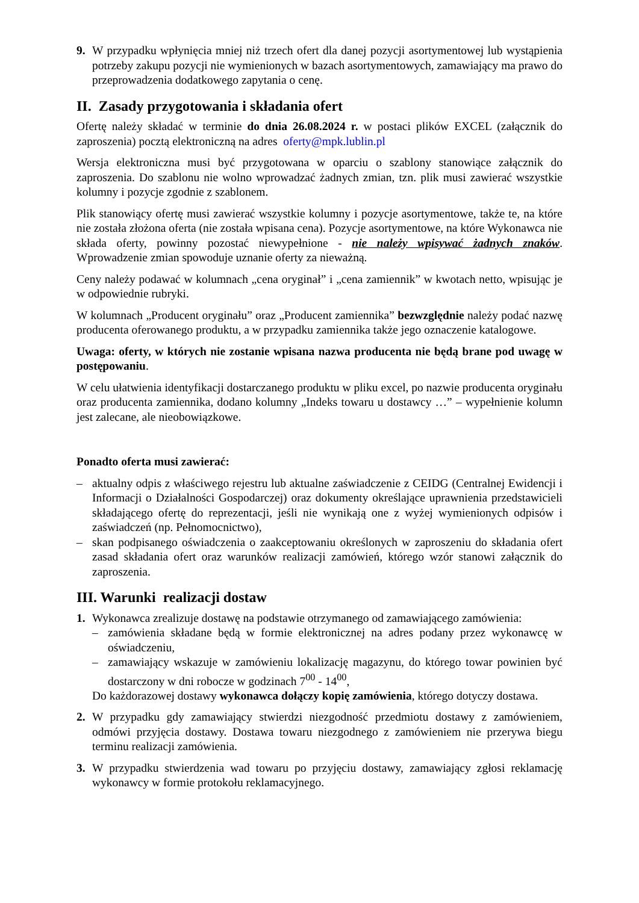9. W przypadku wpłynięcia mniej niż trzech ofert dla danej pozycji asortymentowej lub wystąpienia potrzeby zakupu pozycji nie wymienionych w bazach asortymentowych, zamawiający ma prawo do przeprowadzenia dodatkowego zapytania o cenę.
II. Zasady przygotowania i składania ofert
Ofertę należy składać w terminie do dnia 26.08.2024 r. w postaci plików EXCEL (załącznik do zaproszenia) pocztą elektroniczną na adres oferty@mpk.lublin.pl
Wersja elektroniczna musi być przygotowana w oparciu o szablony stanowiące załącznik do zaproszenia. Do szablonu nie wolno wprowadzać żadnych zmian, tzn. plik musi zawierać wszystkie kolumny i pozycje zgodnie z szablonem.
Plik stanowiący ofertę musi zawierać wszystkie kolumny i pozycje asortymentowe, także te, na które nie została złożona oferta (nie została wpisana cena). Pozycje asortymentowe, na które Wykonawca nie składa oferty, powinny pozostać niewypełnione - nie należy wpisywać żadnych znaków. Wprowadzenie zmian spowoduje uznanie oferty za nieważną.
Ceny należy podawać w kolumnach „cena oryginał” i „cena zamiennik” w kwotach netto, wpisując je w odpowiednie rubryki.
W kolumnach „Producent oryginału” oraz „Producent zamiennika” bezwzględnie należy podać nazwę producenta oferowanego produktu, a w przypadku zamiennika także jego oznaczenie katalogowe.
Uwaga: oferty, w których nie zostanie wpisana nazwa producenta nie będą brane pod uwagę w postępowaniu.
W celu ułatwienia identyfikacji dostarczanego produktu w pliku excel, po nazwie producenta oryginału oraz producenta zamiennika, dodano kolumny „Indeks towaru u dostawcy …” – wypełnienie kolumn jest zalecane, ale nieobowiązkowe.
Ponadto oferta musi zawierać:
– aktualny odpis z właściwego rejestru lub aktualne zaświadczenie z CEIDG (Centralnej Ewidencji i Informacji o Działalności Gospodarczej) oraz dokumenty określające uprawnienia przedstawicieli składającego ofertę do reprezentacji, jeśli nie wynikają one z wyżej wymienionych odpisów i zaświadczeń (np. Pełnomocnictwo),
– skan podpisanego oświadczenia o zaakceptowaniu określonych w zaproszeniu do składania ofert zasad składania ofert oraz warunków realizacji zamówień, którego wzór stanowi załącznik do zaproszenia.
III. Warunki realizacji dostaw
1. Wykonawca zrealizuje dostawę na podstawie otrzymanego od zamawiającego zamówienia:
– zamówienia składane będą w formie elektronicznej na adres podany przez wykonawcę w oświadczeniu,
– zamawiający wskazuje w zamówieniu lokalizację magazynu, do którego towar powinien być dostarczony w dni robocze w godzinach 7<sup>00</sup> - 14<sup>00</sup>,
Do każdorazowej dostawy wykonawca dołączy kopię zamówienia, którego dotyczy dostawa.
2. W przypadku gdy zamawiający stwierdzi niezgodność przedmiotu dostawy z zamówieniem, odmówi przyjęcia dostawy. Dostawa towaru niezgodnego z zamówieniem nie przerywa biegu terminu realizacji zamówienia.
3. W przypadku stwierdzenia wad towaru po przyjęciu dostawy, zamawiający zgłosi reklamację wykonawcy w formie protokołu reklamacyjnego.